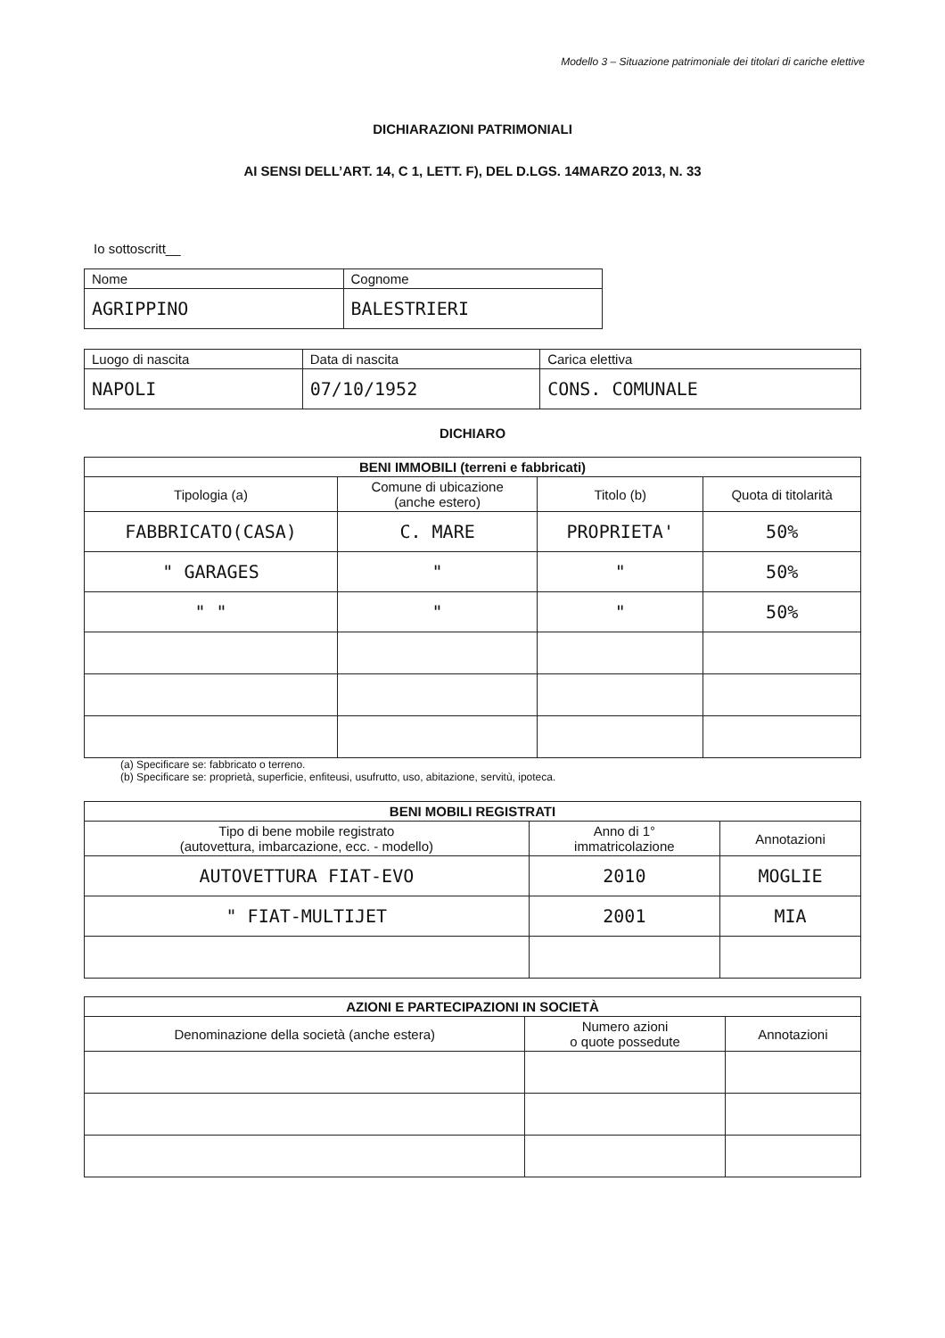Modello 3 – Situazione patrimoniale dei titolari di cariche elettive
DICHIARAZIONI PATRIMONIALI
AI SENSI DELL’ART. 14, C 1, LETT. F), DEL D.LGS. 14MARZO 2013, N. 33
Io sottoscritt__
| Nome | Cognome |
| AGRIPPINO | BALESTRIERI |
| Luogo di nascita | Data di nascita | Carica elettiva |
| NAPOLI | 07/10/1952 | CONS. COMUNALE |
DICHIARO
| BENI IMMOBILI (terreni e fabbricati) | | | |
| --- | --- | --- | --- |
| Tipologia (a) | Comune di ubicazione (anche estero) | Titolo (b) | Quota di titolarità |
| FABBRICATO(CASA) | C. MARE | PROPRIETA' | 50% |
| " GARAGES | " | " | 50% |
| " " | " | " | 50% |
(a) Specificare se: fabbricato o terreno.
(b) Specificare se: proprietà, superficie, enfiteusi, usufrutto, uso, abitazione, servitù, ipoteca.
| BENI MOBILI REGISTRATI | | |
| --- | --- | --- |
| Tipo di bene mobile registrato (autovettura, imbarcazione, ecc. - modello) | Anno di 1° immatricolazione | Annotazioni |
| AUTOVETTURA FIAT-EVO | 2010 | MOGLIE |
| " FIAT-MULTIJET | 2001 | MIA |
| AZIONI E PARTECIPAZIONI IN SOCIETÀ | | |
| --- | --- | --- |
| Denominazione della società (anche estera) | Numero azioni o quote possedute | Annotazioni |